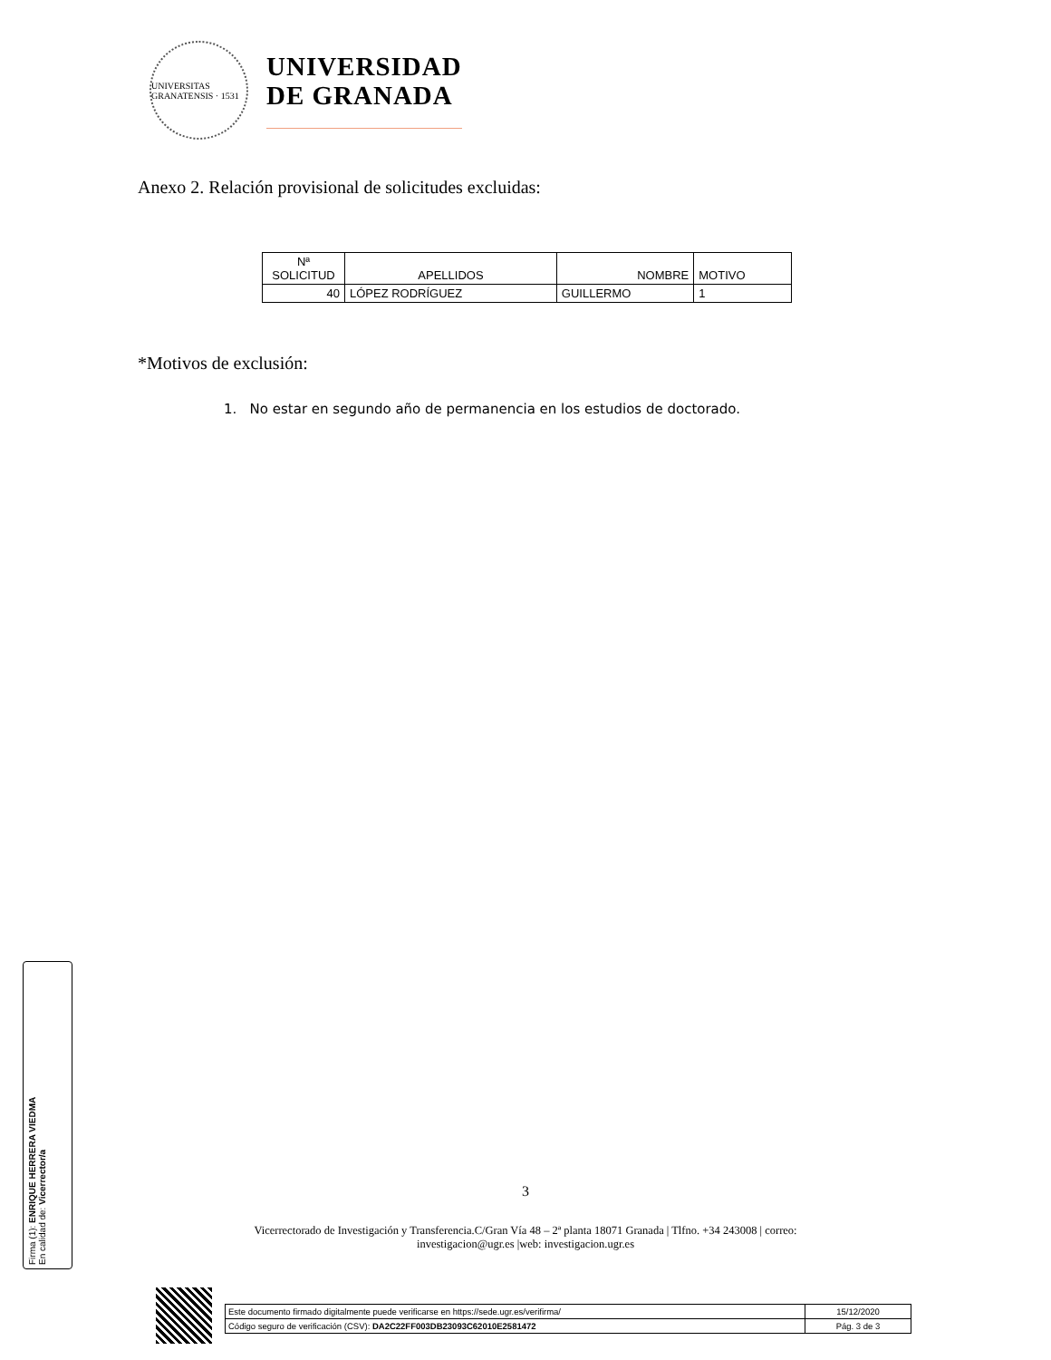UNIVERSITAS GRANATENSIS · 1531
UNIVERSIDAD
DE GRANADA
Anexo 2. Relación provisional de solicitudes excluidas:
| Nª SOLICITUD | APELLIDOS | NOMBRE | MOTIVO |
| --- | --- | --- | --- |
| 40 | LÓPEZ RODRÍGUEZ | GUILLERMO | 1 |
*Motivos de exclusión:
1. No estar en segundo año de permanencia en los estudios de doctorado.
3
Vicerrectorado de Investigación y Transferencia.C/Gran Vía 48 – 2ª planta 18071 Granada | Tlfno. +34 243008 | correo: investigacion@ugr.es |web: investigacion.ugr.es
Firma (1): ENRIQUE HERRERA VIEDMA
En calidad de: Vicerrector/a
| Este documento firmado digitalmente puede verificarse en https://sede.ugr.es/verifirma/ | 15/12/2020 |
| Código seguro de verificación (CSV): DA2C22FF003DB23093C62010E2581472 | Pág. 3 de 3 |